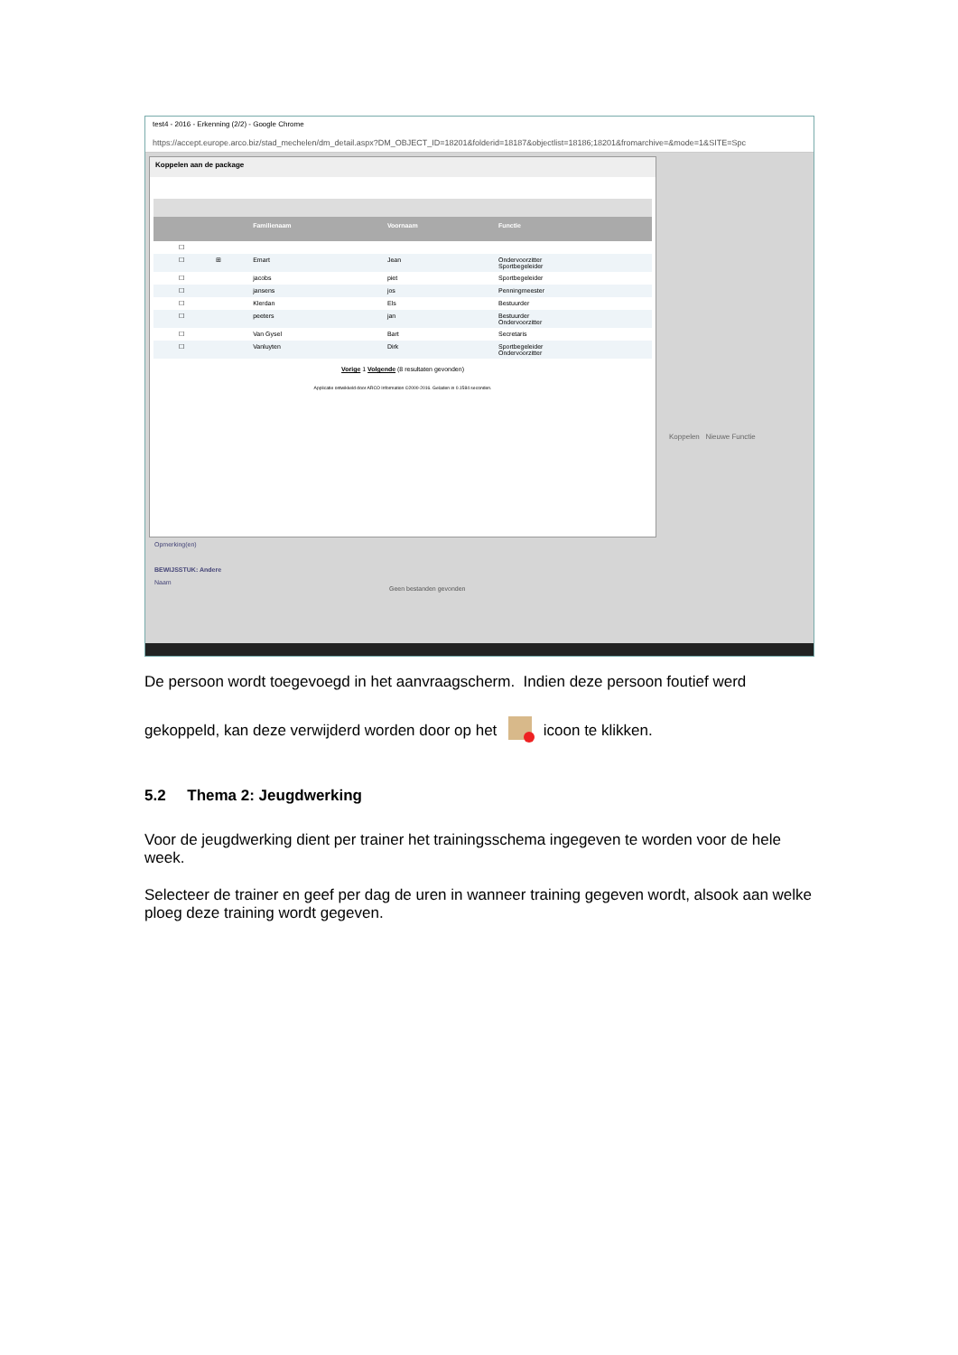test4 - 2016 - Erkenning (2/2) - Google Chrome
https://accept.europe.arco.biz/stad_mechelen/dm_detail.aspx?DM_OBJECT_ID=18201&folderid=18187&objectlist=18186;18201&fromarchive=&mode=1&SITE=Spc
Koppelen aan de package
| | | | Familienaam | Voornaam | Functie |
| --- | --- | --- | --- | --- | --- |
| | ☐ | | | | |
| | ☐ | ⊞ | Emart | Jean | Ondervoorzitter Sportbegeleider |
| | ☐ | | jacobs | piet | Sportbegeleider |
| | ☐ | | jansens | jos | Penningmeester |
| | ☐ | | Klerdan | Els | Bestuurder |
| | ☐ | | peeters | jan | Bestuurder Ondervoorzitter |
| | ☐ | | Van Gysel | Bart | Secretaris |
| | ☐ | | Vanluyten | Dirk | Sportbegeleider Ondervoorzitter |
Vorige 1 Volgende (8 resultaten gevonden)
Applicatie ontwikkeld door ARCO Information ©2000-2016. Geladen in 0.1584 seconden.
Koppelen Nieuwe Functie
Opmerking(en)
BEWIJSSTUK: Andere
Naam
Geen bestanden gevonden
De persoon wordt toegevoegd in het aanvraagscherm. Indien deze persoon foutief werd
gekoppeld, kan deze verwijderd worden door op het icoon te klikken.
5.2 Thema 2: Jeugdwerking
Voor de jeugdwerking dient per trainer het trainingsschema ingegeven te worden voor de hele week.
Selecteer de trainer en geef per dag de uren in wanneer training gegeven wordt, alsook aan welke ploeg deze training wordt gegeven.